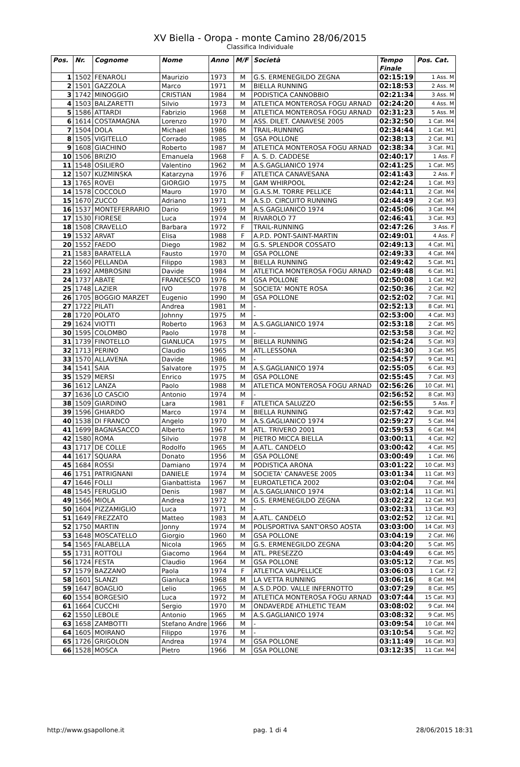XV Biella - Oropa - monte Camino 28/06/2015
Classifica Individuale
| Pos. | Nr. | Cognome | Nome | Anno | M/F | Società | Tempo Finale | Pos. Cat. |
| --- | --- | --- | --- | --- | --- | --- | --- | --- |
| 1 | 1502 | FENAROLI | Maurizio | 1973 | M | G.S. ERMENEGILDO ZEGNA | 02:15:19 | 1 Ass. M |
| 2 | 1501 | GAZZOLA | Marco | 1971 | M | BIELLA RUNNING | 02:18:53 | 2 Ass. M |
| 3 | 1742 | MINOGGIO | CRISTIAN | 1984 | M | PODISTICA CANNOBBIO | 02:21:34 | 3 Ass. M |
| 4 | 1503 | BALZARETTI | Silvio | 1973 | M | ATLETICA MONTEROSA FOGU ARNAD | 02:24:20 | 4 Ass. M |
| 5 | 1586 | ATTARDI | Fabrizio | 1968 | M | ATLETICA MONTEROSA FOGU ARNAD | 02:31:23 | 5 Ass. M |
| 6 | 1614 | COSTAMAGNA | Lorenzo | 1970 | M | ASS. DILET. CANAVESE 2005 | 02:32:50 | 1 Cat. M4 |
| 7 | 1504 | DOLA | Michael | 1986 | M | TRAIL-RUNNING | 02:34:44 | 1 Cat. M1 |
| 8 | 1505 | VIGITELLO | Corrado | 1985 | M | GSA POLLONE | 02:38:13 | 2 Cat. M1 |
| 9 | 1608 | GIACHINO | Roberto | 1987 | M | ATLETICA MONTEROSA FOGU ARNAD | 02:38:34 | 3 Cat. M1 |
| 10 | 1506 | BRIZIO | Emanuela | 1968 | F | A. S. D. CADDESE | 02:40:17 | 1 Ass. F |
| 11 | 1548 | OSILIERO | Valentino | 1962 | M | A.S.GAGLIANICO 1974 | 02:41:25 | 1 Cat. M5 |
| 12 | 1507 | KUZMINSKA | Katarzyna | 1976 | F | ATLETICA CANAVESANA | 02:41:43 | 2 Ass. F |
| 13 | 1765 | ROVEI | GIORGIO | 1975 | M | GAM WHIRPOOL | 02:42:24 | 1 Cat. M3 |
| 14 | 1578 | COCCOLO | Mauro | 1970 | M | G.A.S.M. TORRE PELLICE | 02:44:11 | 2 Cat. M4 |
| 15 | 1670 | ZUCCO | Adriano | 1971 | M | A.S.D. CIRCUITO RUNNING | 02:44:49 | 2 Cat. M3 |
| 16 | 1537 | MONTEFERRARIO | Dario | 1969 | M | A.S.GAGLIANICO 1974 | 02:45:06 | 3 Cat. M4 |
| 17 | 1530 | FIORESE | Luca | 1974 | M | RIVAROLO 77 | 02:46:41 | 3 Cat. M3 |
| 18 | 1508 | CRAVELLO | Barbara | 1972 | F | TRAIL-RUNNING | 02:47:26 | 3 Ass. F |
| 19 | 1532 | ARVAT | Elisa | 1988 | F | A.P.D. PONT-SAINT-MARTIN | 02:49:01 | 4 Ass. F |
| 20 | 1552 | FAEDO | Diego | 1982 | M | G.S. SPLENDOR COSSATO | 02:49:13 | 4 Cat. M1 |
| 21 | 1583 | BARATELLA | Fausto | 1970 | M | GSA POLLONE | 02:49:33 | 4 Cat. M4 |
| 22 | 1560 | PELLANDA | Filippo | 1983 | M | BIELLA RUNNING | 02:49:42 | 5 Cat. M1 |
| 23 | 1692 | AMBROSINI | Davide | 1984 | M | ATLETICA MONTEROSA FOGU ARNAD | 02:49:48 | 6 Cat. M1 |
| 24 | 1737 | ABATE | FRANCESCO | 1976 | M | GSA POLLONE | 02:50:08 | 1 Cat. M2 |
| 25 | 1748 | LAZIER | IVO | 1978 | M | SOCIETA' MONTE ROSA | 02:50:36 | 2 Cat. M2 |
| 26 | 1705 | BOGGIO MARZET | Eugenio | 1990 | M | GSA POLLONE | 02:52:02 | 7 Cat. M1 |
| 27 | 1722 | PILATI | Andrea | 1981 | M | - | 02:52:13 | 8 Cat. M1 |
| 28 | 1720 | POLATO | Johnny | 1975 | M | - | 02:53:00 | 4 Cat. M3 |
| 29 | 1624 | VIOTTI | Roberto | 1963 | M | A.S.GAGLIANICO 1974 | 02:53:18 | 2 Cat. M5 |
| 30 | 1595 | COLOMBO | Paolo | 1978 | M | - | 02:53:58 | 3 Cat. M2 |
| 31 | 1739 | FINOTELLO | GIANLUCA | 1975 | M | BIELLA RUNNING | 02:54:24 | 5 Cat. M3 |
| 32 | 1713 | PERINO | Claudio | 1965 | M | ATL.LESSONA | 02:54:30 | 3 Cat. M5 |
| 33 | 1570 | ALLAVENA | Davide | 1986 | M | - | 02:54:57 | 9 Cat. M1 |
| 34 | 1541 | SAIA | Salvatore | 1975 | M | A.S.GAGLIANICO 1974 | 02:55:05 | 6 Cat. M3 |
| 35 | 1529 | MERSI | Enrico | 1975 | M | GSA POLLONE | 02:55:45 | 7 Cat. M3 |
| 36 | 1612 | LANZA | Paolo | 1988 | M | ATLETICA MONTEROSA FOGU ARNAD | 02:56:26 | 10 Cat. M1 |
| 37 | 1636 | LO CASCIO | Antonio | 1974 | M | - | 02:56:52 | 8 Cat. M3 |
| 38 | 1509 | GIARDINO | Lara | 1981 | F | ATLETICA SALUZZO | 02:56:55 | 5 Ass. F |
| 39 | 1596 | GHIARDO | Marco | 1974 | M | BIELLA RUNNING | 02:57:42 | 9 Cat. M3 |
| 40 | 1538 | DI FRANCO | Angelo | 1970 | M | A.S.GAGLIANICO 1974 | 02:59:27 | 5 Cat. M4 |
| 41 | 1699 | BAGNASACCO | Alberto | 1967 | M | ATL. TRIVERO 2001 | 02:59:53 | 6 Cat. M4 |
| 42 | 1580 | ROMA | Silvio | 1978 | M | PIETRO MICCA BIELLA | 03:00:11 | 4 Cat. M2 |
| 43 | 1717 | DE COLLE | Rodolfo | 1965 | M | A.ATL. CANDELO | 03:00:42 | 4 Cat. M5 |
| 44 | 1617 | SQUARA | Donato | 1956 | M | GSA POLLONE | 03:00:49 | 1 Cat. M6 |
| 45 | 1684 | ROSSI | Damiano | 1974 | M | PODISTICA ARONA | 03:01:22 | 10 Cat. M3 |
| 46 | 1751 | PATRIGNANI | DANIELE | 1974 | M | SOCIETA' CANAVESE 2005 | 03:01:34 | 11 Cat. M3 |
| 47 | 1646 | FOLLI | Gianbattista | 1967 | M | EUROATLETICA 2002 | 03:02:04 | 7 Cat. M4 |
| 48 | 1545 | FERUGLIO | Denis | 1987 | M | A.S.GAGLIANICO 1974 | 03:02:14 | 11 Cat. M1 |
| 49 | 1566 | MIOLA | Andrea | 1972 | M | G.S. ERMENEGILDO ZEGNA | 03:02:22 | 12 Cat. M3 |
| 50 | 1604 | PIZZAMIGLIO | Luca | 1971 | M | - | 03:02:31 | 13 Cat. M3 |
| 51 | 1649 | FREZZATO | Matteo | 1983 | M | A.ATL. CANDELO | 03:02:52 | 12 Cat. M1 |
| 52 | 1750 | MARTIN | Jonny | 1974 | M | POLISPORTIVA SANT'ORSO AOSTA | 03:03:00 | 14 Cat. M3 |
| 53 | 1648 | MOSCATELLO | Giorgio | 1960 | M | GSA POLLONE | 03:04:19 | 2 Cat. M6 |
| 54 | 1565 | FALABELLA | Nicola | 1965 | M | G.S. ERMENEGILDO ZEGNA | 03:04:20 | 5 Cat. M5 |
| 55 | 1731 | ROTTOLI | Giacomo | 1964 | M | ATL. PRESEZZO | 03:04:49 | 6 Cat. M5 |
| 56 | 1724 | FESTA | Claudio | 1964 | M | GSA POLLONE | 03:05:12 | 7 Cat. M5 |
| 57 | 1579 | BAZZANO | Paola | 1974 | F | ATLETICA VALPELLICE | 03:06:03 | 1 Cat. F2 |
| 58 | 1601 | SLANZI | Gianluca | 1968 | M | LA VETTA RUNNING | 03:06:16 | 8 Cat. M4 |
| 59 | 1647 | BOAGLIO | Lelio | 1965 | M | A.S.D.POD. VALLE INFERNOTTO | 03:07:29 | 8 Cat. M5 |
| 60 | 1554 | BORGESIO | Luca | 1972 | M | ATLETICA MONTEROSA FOGU ARNAD | 03:07:44 | 15 Cat. M3 |
| 61 | 1664 | CUCCHI | Sergio | 1970 | M | ONDAVERDE ATHLETIC TEAM | 03:08:02 | 9 Cat. M4 |
| 62 | 1550 | LEBOLE | Antonio | 1965 | M | A.S.GAGLIANICO 1974 | 03:08:32 | 9 Cat. M5 |
| 63 | 1658 | ZAMBOTTI | Stefano Andre | 1966 | M | - | 03:09:54 | 10 Cat. M4 |
| 64 | 1605 | MOIRANO | Filippo | 1976 | M | - | 03:10:54 | 5 Cat. M2 |
| 65 | 1726 | GRIGOLON | Andrea | 1974 | M | GSA POLLONE | 03:11:49 | 16 Cat. M3 |
| 66 | 1528 | MOSCA | Pietro | 1966 | M | GSA POLLONE | 03:12:35 | 11 Cat. M4 |
http://www.gsapollone.it pag. 1 di 4 28/06/2015 18:31